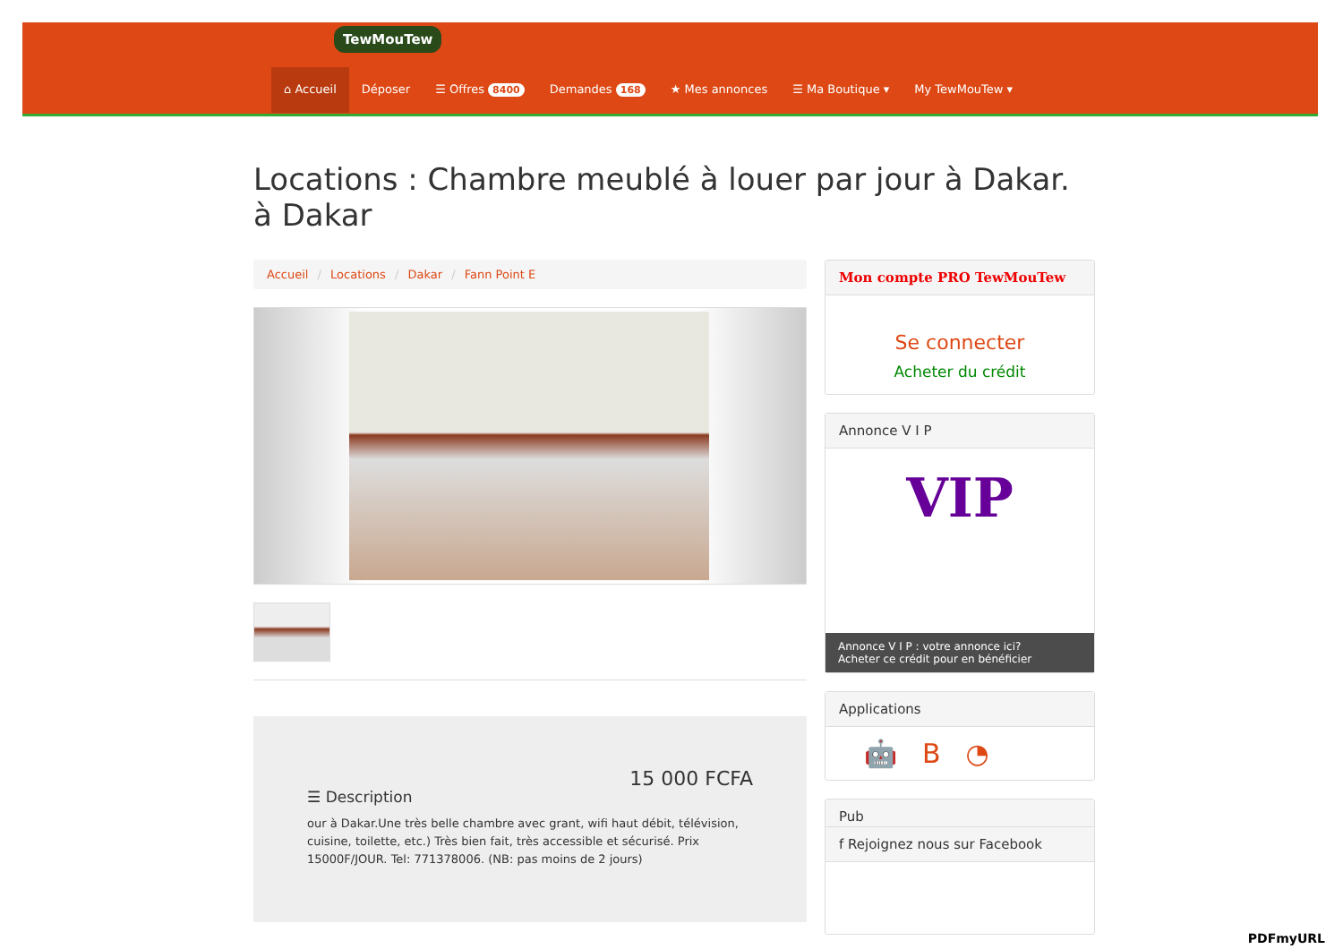TewMouTew
⌂ Accueil Déposer ☰ Offres 8400 Demandes 168 ★ Mes annonces ☰ Ma Boutique ▾ My TewMouTew ▾
Locations : Chambre meublé à louer par jour à Dakar. à Dakar
Accueil / Locations / Dakar / Fann Point E
15 000 FCFA
☰ Description
our à Dakar.Une très belle chambre avec grant, wifi haut débit, télévision, cuisine, toilette, etc.) Très bien fait, très accessible et sécurisé. Prix 15000F/JOUR. Tel: 771378006. (NB: pas moins de 2 jours)
Mon compte PRO TewMouTew
Se connecter
Acheter du crédit
Annonce V I P
VIP
Annonce V I P : votre annonce ici?
Acheter ce crédit pour en bénéficier
Applications
🤖 B ◔
Pub
f Rejoignez nous sur Facebook
PDFmyURL